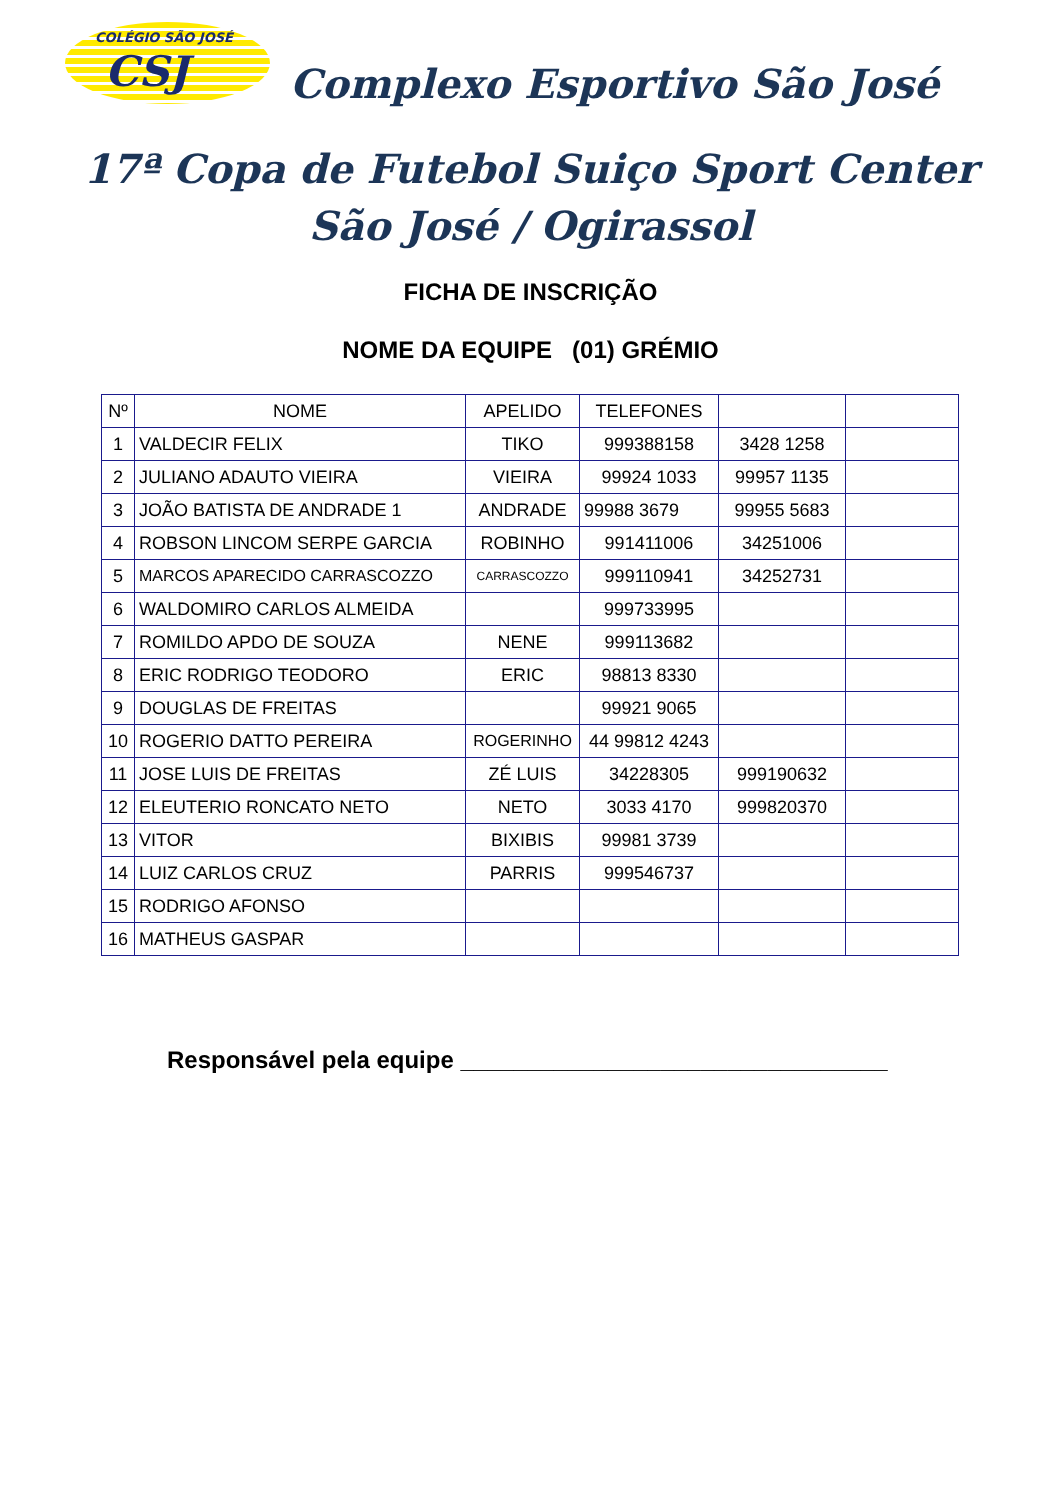COLÉGIO SÃO JOSÉ
CSJ
Complexo Esportivo São José
17ª Copa de Futebol Suiço Sport Center
São José / Ogirassol
FICHA DE INSCRIÇÃO
NOME DA EQUIPE (01) GRÉMIO
| Nº | NOME | APELIDO | TELEFONES | | |
| 1 | VALDECIR FELIX | TIKO | 999388158 | 3428 1258 | |
| 2 | JULIANO ADAUTO VIEIRA | VIEIRA | 99924 1033 | 99957 1135 | |
| 3 | JOÃO BATISTA DE ANDRADE 1 | ANDRADE | 99988 3679 | 99955 5683 | |
| 4 | ROBSON LINCOM SERPE GARCIA | ROBINHO | 991411006 | 34251006 | |
| 5 | MARCOS APARECIDO CARRASCOZZO | CARRASCOZZO | 999110941 | 34252731 | |
| 6 | WALDOMIRO CARLOS ALMEIDA | | 999733995 | | |
| 7 | ROMILDO APDO DE SOUZA | NENE | 999113682 | | |
| 8 | ERIC RODRIGO TEODORO | ERIC | 98813 8330 | | |
| 9 | DOUGLAS DE FREITAS | | 99921 9065 | | |
| 10 | ROGERIO DATTO PEREIRA | ROGERINHO | 44 99812 4243 | | |
| 11 | JOSE LUIS DE FREITAS | ZÉ LUIS | 34228305 | 999190632 | |
| 12 | ELEUTERIO RONCATO NETO | NETO | 3033 4170 | 999820370 | |
| 13 | VITOR | BIXIBIS | 99981 3739 | | |
| 14 | LUIZ CARLOS CRUZ | PARRIS | 999546737 | | |
| 15 | RODRIGO AFONSO | | | | |
| 16 | MATHEUS GASPAR | | | | |
Responsável pela equipe ________________________________